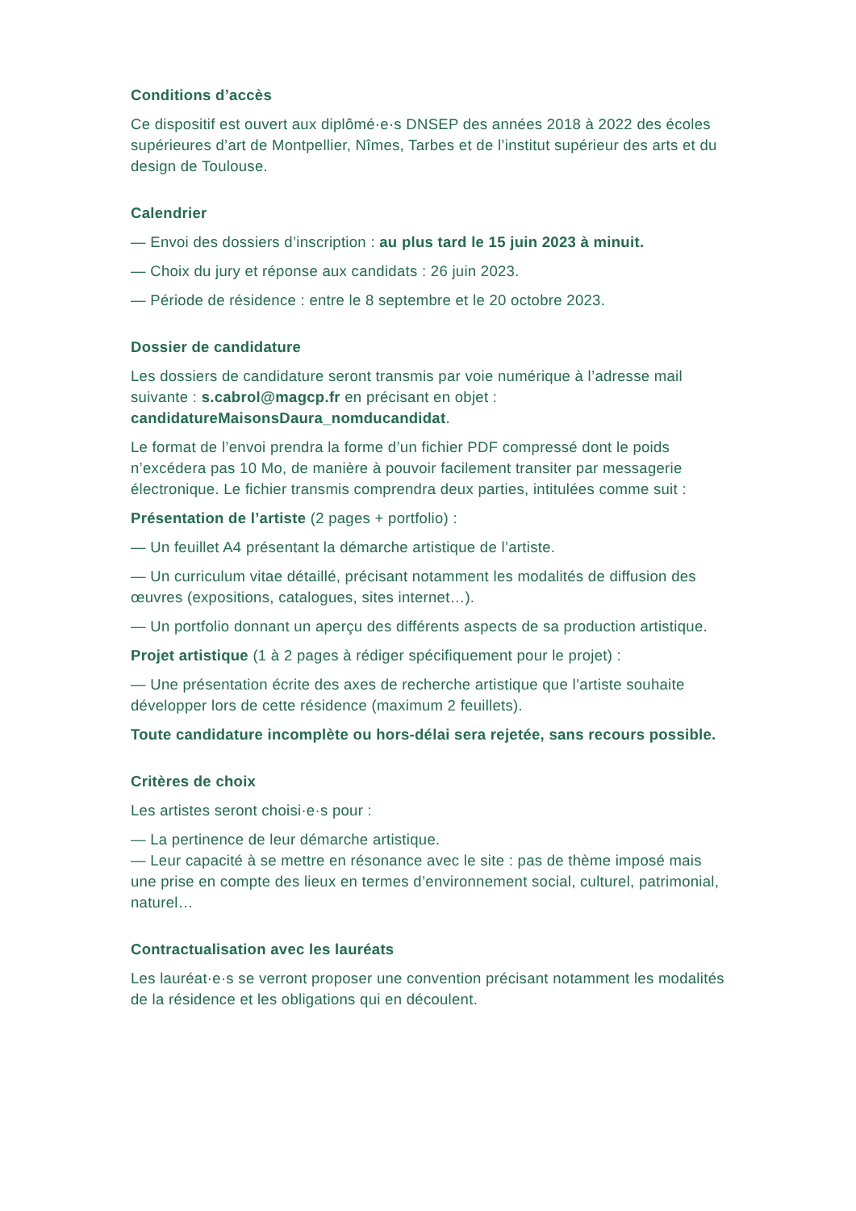Conditions d’accès
Ce dispositif est ouvert aux diplômé·e·s DNSEP des années 2018 à 2022 des écoles supérieures d’art de Montpellier, Nîmes, Tarbes et de l’institut supérieur des arts et du design de Toulouse.
Calendrier
— Envoi des dossiers d’inscription : au plus tard le 15 juin 2023 à minuit.
— Choix du jury et réponse aux candidats : 26 juin 2023.
— Période de résidence : entre le 8 septembre et le 20 octobre 2023.
Dossier de candidature
Les dossiers de candidature seront transmis par voie numérique à l’adresse mail suivante : s.cabrol@magcp.fr en précisant en objet :
candidatureMaisonsDaura_nomducandidat.
Le format de l’envoi prendra la forme d’un fichier PDF compressé dont le poids n’excédera pas 10 Mo, de manière à pouvoir facilement transiter par messagerie électronique. Le fichier transmis comprendra deux parties, intitulées comme suit :
Présentation de l’artiste (2 pages + portfolio) :
— Un feuillet A4 présentant la démarche artistique de l’artiste.
— Un curriculum vitae détaillé, précisant notamment les modalités de diffusion des œuvres (expositions, catalogues, sites internet…).
— Un portfolio donnant un aperçu des différents aspects de sa production artistique.
Projet artistique (1 à 2 pages à rédiger spécifiquement pour le projet) :
— Une présentation écrite des axes de recherche artistique que l’artiste souhaite développer lors de cette résidence (maximum 2 feuillets).
Toute candidature incomplète ou hors-délai sera rejetée, sans recours possible.
Critères de choix
Les artistes seront choisi·e·s pour :
— La pertinence de leur démarche artistique.
— Leur capacité à se mettre en résonance avec le site : pas de thème imposé mais une prise en compte des lieux en termes d’environnement social, culturel, patrimonial, naturel…
Contractualisation avec les lauréats
Les lauréat·e·s se verront proposer une convention précisant notamment les modalités de la résidence et les obligations qui en découlent.